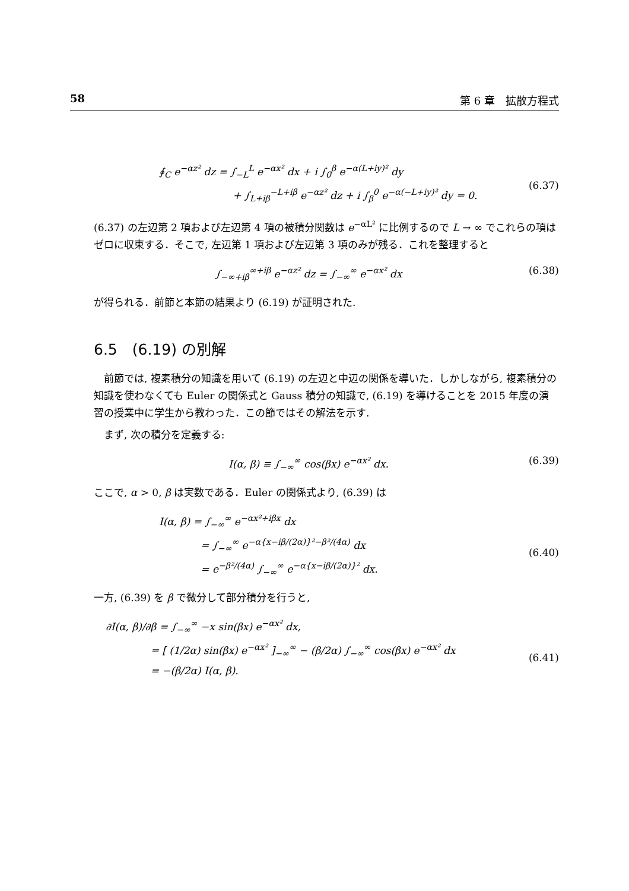58 第 6 章　拡散方程式
∮<sub>C</sub> e<sup>−αz²</sup> dz = ∫<sub>−L</sub><sup>L</sup> e<sup>−αx²</sup> dx + i ∫<sub>0</sub><sup>β</sup> e<sup>−α(L+iy)²</sup> dy
+ ∫<sub>L+iβ</sub><sup>−L+iβ</sup> e<sup>−αz²</sup> dz + i ∫<sub>β</sub><sup>0</sup> e<sup>−α(−L+iy)²</sup> dy = 0.
(6.37)
(6.37) の左辺第 2 項および左辺第 4 項の被積分関数は e<sup>−αL²</sup> に比例するので L → ∞ でこれらの項はゼロに収束する．そこで, 左辺第 1 項および左辺第 3 項のみが残る．これを整理すると
∫<sub>−∞+iβ</sub><sup>∞+iβ</sup> e<sup>−αz²</sup> dz = ∫<sub>−∞</sub><sup>∞</sup> e<sup>−αx²</sup> dx
(6.38)
が得られる．前節と本節の結果より (6.19) が証明された.
6.5　(6.19) の別解
前節では, 複素積分の知識を用いて (6.19) の左辺と中辺の関係を導いた．しかしながら, 複素積分の知識を使わなくても Euler の関係式と Gauss 積分の知識で, (6.19) を導けることを 2015 年度の演習の授業中に学生から教わった．この節ではその解法を示す.
まず, 次の積分を定義する:
I(α, β) ≡ ∫<sub>−∞</sub><sup>∞</sup> cos(βx) e<sup>−αx²</sup> dx.
(6.39)
ここで, α > 0, β は実数である．Euler の関係式より, (6.39) は
I(α, β) = ∫<sub>−∞</sub><sup>∞</sup> e<sup>−αx²+iβx</sup> dx
= ∫<sub>−∞</sub><sup>∞</sup> e<sup>−α{x−iβ/(2α)}²−β²/(4α)</sup> dx
= e<sup>−β²/(4α)</sup> ∫<sub>−∞</sub><sup>∞</sup> e<sup>−α{x−iβ/(2α)}²</sup> dx.
(6.40)
一方, (6.39) を β で微分して部分積分を行うと,
∂I(α, β)/∂β = ∫<sub>−∞</sub><sup>∞</sup> −x sin(βx) e<sup>−αx²</sup> dx,
= [ (1/2α) sin(βx) e<sup>−αx²</sup> ]<sub>−∞</sub><sup>∞</sup> − (β/2α) ∫<sub>−∞</sub><sup>∞</sup> cos(βx) e<sup>−αx²</sup> dx
= −(β/2α) I(α, β).
(6.41)